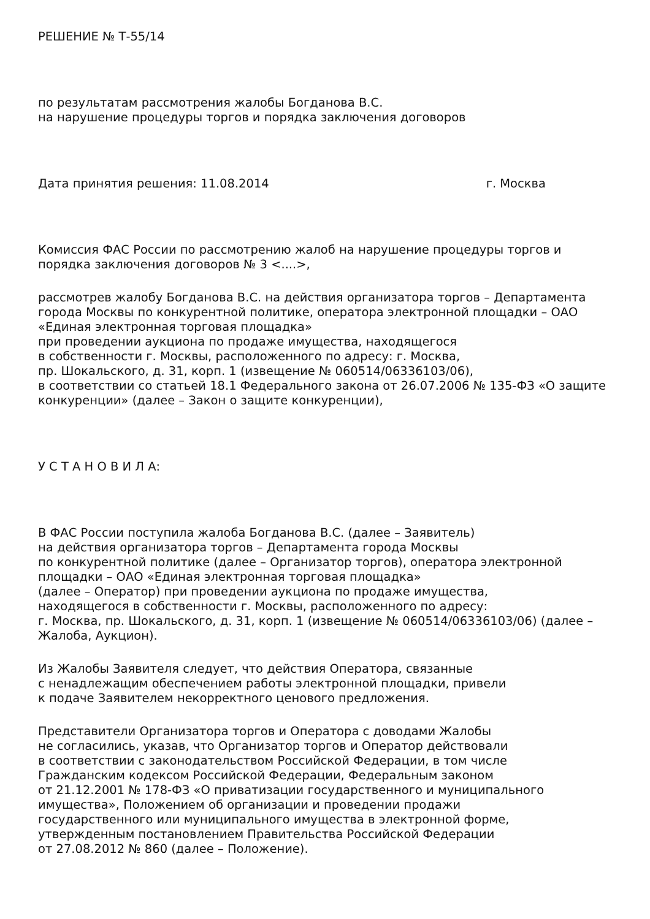РЕШЕНИЕ № Т-55/14
по результатам рассмотрения жалобы Богданова В.С.
на нарушение процедуры торгов и порядка заключения договоров
Дата принятия решения: 11.08.2014 г. Москва
Комиссия ФАС России по рассмотрению жалоб на нарушение процедуры торгов и порядка заключения договоров № 3 <....>,
рассмотрев жалобу Богданова В.С. на действия организатора торгов – Департамента города Москвы по конкурентной политике, оператора электронной площадки – ОАО «Единая электронная торговая площадка»
при проведении аукциона по продаже имущества, находящегося
в собственности г. Москвы, расположенного по адресу: г. Москва,
пр. Шокальского, д. 31, корп. 1 (извещение № 060514/06336103/06),
в соответствии со статьей 18.1 Федерального закона от 26.07.2006 № 135-ФЗ «О защите конкуренции» (далее – Закон о защите конкуренции),
У С Т А Н О В И Л А:
В ФАС России поступила жалоба Богданова В.С. (далее – Заявитель)
на действия организатора торгов – Департамента города Москвы
по конкурентной политике (далее – Организатор торгов), оператора электронной площадки – ОАО «Единая электронная торговая площадка»
(далее – Оператор) при проведении аукциона по продаже имущества,
находящегося в собственности г. Москвы, расположенного по адресу:
г. Москва, пр. Шокальского, д. 31, корп. 1 (извещение № 060514/06336103/06) (далее – Жалоба, Аукцион).
Из Жалобы Заявителя следует, что действия Оператора, связанные
с ненадлежащим обеспечением работы электронной площадки, привели
к подаче Заявителем некорректного ценового предложения.
Представители Организатора торгов и Оператора с доводами Жалобы
не согласились, указав, что Организатор торгов и Оператор действовали
в соответствии с законодательством Российской Федерации, в том числе
Гражданским кодексом Российской Федерации, Федеральным законом
от 21.12.2001 № 178-ФЗ «О приватизации государственного и муниципального имущества», Положением об организации и проведении продажи
государственного или муниципального имущества в электронной форме,
утвержденным постановлением Правительства Российской Федерации
от 27.08.2012 № 860 (далее – Положение).